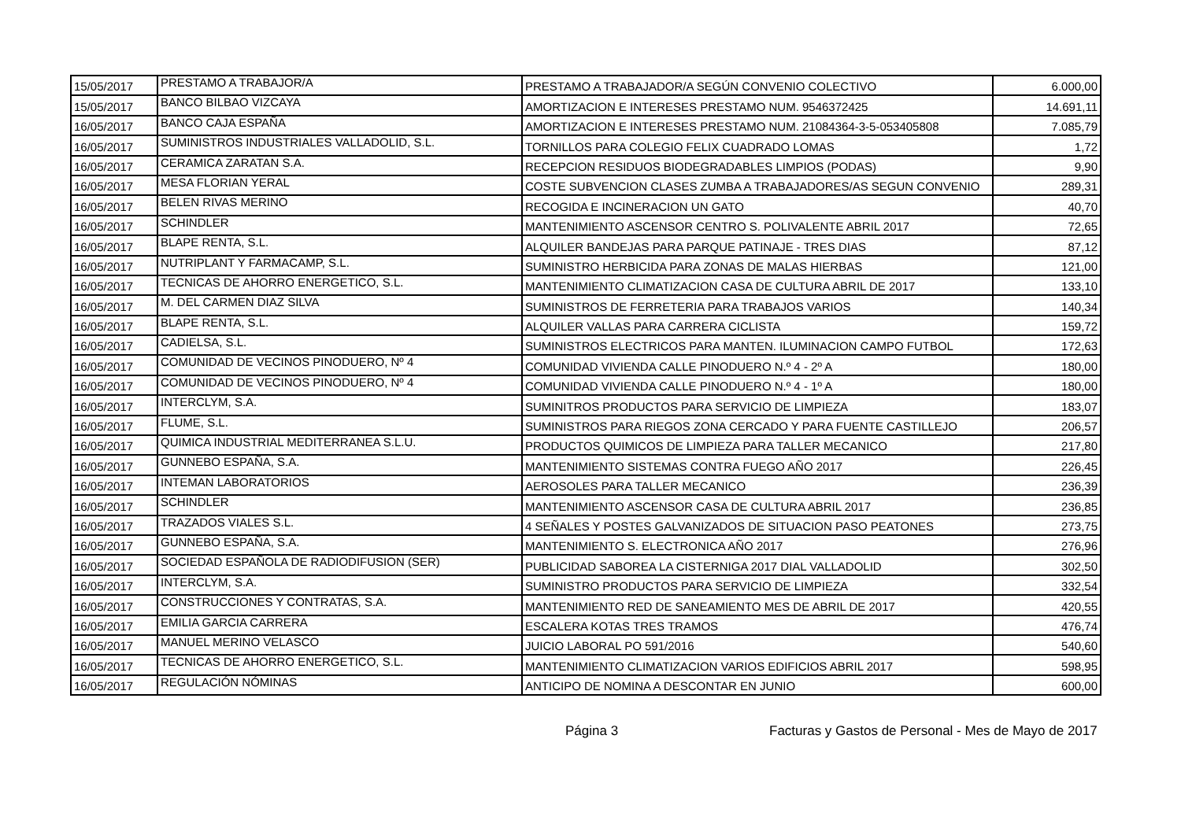| 15/05/2017 | PRESTAMO A TRABAJOR/A | PRESTAMO A TRABAJADOR/A SEGÚN CONVENIO COLECTIVO | 6.000,00 |
| 15/05/2017 | BANCO BILBAO VIZCAYA | AMORTIZACION E INTERESES PRESTAMO NUM. 9546372425 | 14.691,11 |
| 16/05/2017 | BANCO CAJA ESPAÑA | AMORTIZACION E INTERESES PRESTAMO NUM. 21084364-3-5-053405808 | 7.085,79 |
| 16/05/2017 | SUMINISTROS INDUSTRIALES VALLADOLID, S.L. | TORNILLOS PARA COLEGIO FELIX CUADRADO LOMAS | 1,72 |
| 16/05/2017 | CERAMICA ZARATAN S.A. | RECEPCION RESIDUOS BIODEGRADABLES LIMPIOS (PODAS) | 9,90 |
| 16/05/2017 | MESA FLORIAN YERAL | COSTE SUBVENCION CLASES ZUMBA A TRABAJADORES/AS SEGUN CONVENIO | 289,31 |
| 16/05/2017 | BELEN RIVAS MERINO | RECOGIDA E INCINERACION UN GATO | 40,70 |
| 16/05/2017 | SCHINDLER | MANTENIMIENTO ASCENSOR CENTRO S. POLIVALENTE ABRIL 2017 | 72,65 |
| 16/05/2017 | BLAPE RENTA, S.L. | ALQUILER BANDEJAS PARA PARQUE PATINAJE - TRES DIAS | 87,12 |
| 16/05/2017 | NUTRIPLANT Y FARMACAMP, S.L. | SUMINISTRO HERBICIDA PARA ZONAS DE MALAS HIERBAS | 121,00 |
| 16/05/2017 | TECNICAS DE AHORRO ENERGETICO, S.L. | MANTENIMIENTO CLIMATIZACION CASA DE CULTURA ABRIL DE 2017 | 133,10 |
| 16/05/2017 | M. DEL CARMEN DIAZ SILVA | SUMINISTROS DE FERRETERIA PARA TRABAJOS VARIOS | 140,34 |
| 16/05/2017 | BLAPE RENTA, S.L. | ALQUILER VALLAS PARA CARRERA CICLISTA | 159,72 |
| 16/05/2017 | CADIELSA, S.L. | SUMINISTROS ELECTRICOS PARA MANTEN. ILUMINACION CAMPO FUTBOL | 172,63 |
| 16/05/2017 | COMUNIDAD DE VECINOS PINODUERO, Nº 4 | COMUNIDAD VIVIENDA CALLE PINODUERO N.º 4 - 2º A | 180,00 |
| 16/05/2017 | COMUNIDAD DE VECINOS PINODUERO, Nº 4 | COMUNIDAD VIVIENDA CALLE PINODUERO N.º 4 - 1º A | 180,00 |
| 16/05/2017 | INTERCLYM, S.A. | SUMINITROS PRODUCTOS PARA SERVICIO DE LIMPIEZA | 183,07 |
| 16/05/2017 | FLUME, S.L. | SUMINISTROS PARA RIEGOS ZONA CERCADO Y PARA FUENTE CASTILLEJO | 206,57 |
| 16/05/2017 | QUIMICA INDUSTRIAL MEDITERRANEA S.L.U. | PRODUCTOS QUIMICOS DE LIMPIEZA PARA TALLER MECANICO | 217,80 |
| 16/05/2017 | GUNNEBO ESPAÑA, S.A. | MANTENIMIENTO SISTEMAS CONTRA FUEGO AÑO 2017 | 226,45 |
| 16/05/2017 | INTEMAN LABORATORIOS | AEROSOLES PARA TALLER MECANICO | 236,39 |
| 16/05/2017 | SCHINDLER | MANTENIMIENTO ASCENSOR CASA DE CULTURA ABRIL 2017 | 236,85 |
| 16/05/2017 | TRAZADOS VIALES S.L. | 4 SEÑALES Y POSTES GALVANIZADOS DE SITUACION PASO PEATONES | 273,75 |
| 16/05/2017 | GUNNEBO ESPAÑA, S.A. | MANTENIMIENTO S. ELECTRONICA AÑO 2017 | 276,96 |
| 16/05/2017 | SOCIEDAD ESPAÑOLA DE RADIODIFUSION (SER) | PUBLICIDAD SABOREA LA CISTERNIGA 2017 DIAL VALLADOLID | 302,50 |
| 16/05/2017 | INTERCLYM, S.A. | SUMINISTRO PRODUCTOS PARA SERVICIO DE LIMPIEZA | 332,54 |
| 16/05/2017 | CONSTRUCCIONES Y CONTRATAS, S.A. | MANTENIMIENTO RED DE SANEAMIENTO MES DE ABRIL DE 2017 | 420,55 |
| 16/05/2017 | EMILIA GARCIA CARRERA | ESCALERA KOTAS TRES TRAMOS | 476,74 |
| 16/05/2017 | MANUEL MERINO VELASCO | JUICIO LABORAL PO 591/2016 | 540,60 |
| 16/05/2017 | TECNICAS DE AHORRO ENERGETICO, S.L. | MANTENIMIENTO CLIMATIZACION VARIOS EDIFICIOS ABRIL 2017 | 598,95 |
| 16/05/2017 | REGULACIÓN NÓMINAS | ANTICIPO DE NOMINA A DESCONTAR EN JUNIO | 600,00 |
Página 3 Facturas y Gastos de Personal - Mes de Mayo de 2017